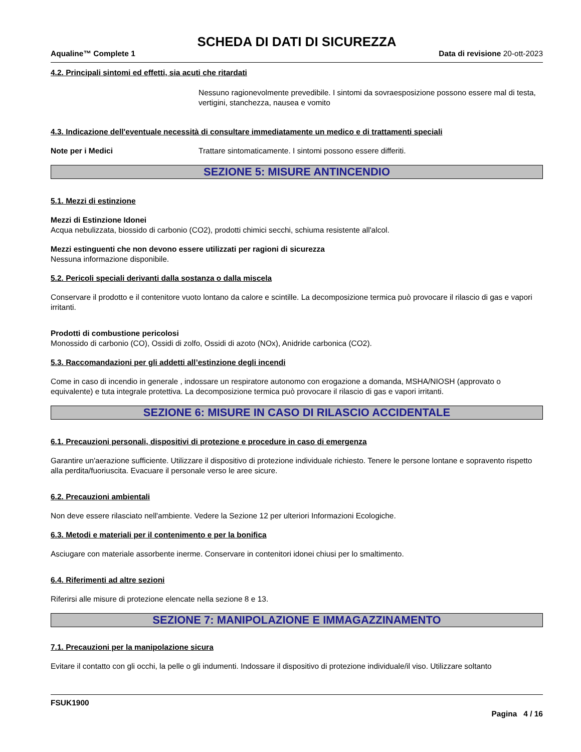SCHEDA DI DATI DI SICUREZZA
Aqualine™ Complete 1 Data di revisione 20-ott-2023
4.2. Principali sintomi ed effetti, sia acuti che ritardati
Nessuno ragionevolmente prevedibile. I sintomi da sovraesposizione possono essere mal di testa, vertigini, stanchezza, nausea e vomito
4.3. Indicazione dell'eventuale necessità di consultare immediatamente un medico e di trattamenti speciali
Note per i Medici Trattare sintomaticamente. I sintomi possono essere differiti.
SEZIONE 5: MISURE ANTINCENDIO
5.1. Mezzi di estinzione
Mezzi di Estinzione Idonei
Acqua nebulizzata, biossido di carbonio (CO2), prodotti chimici secchi, schiuma resistente all'alcol.
Mezzi estinguenti che non devono essere utilizzati per ragioni di sicurezza
Nessuna informazione disponibile.
5.2. Pericoli speciali derivanti dalla sostanza o dalla miscela
Conservare il prodotto e il contenitore vuoto lontano da calore e scintille. La decomposizione termica può provocare il rilascio di gas e vapori irritanti.
Prodotti di combustione pericolosi
Monossido di carbonio (CO), Ossidi di zolfo, Ossidi di azoto (NOx), Anidride carbonica (CO2).
5.3. Raccomandazioni per gli addetti all’estinzione degli incendi
Come in caso di incendio in generale , indossare un respiratore autonomo con erogazione a domanda, MSHA/NIOSH (approvato o equivalente) e tuta integrale protettiva. La decomposizione termica può provocare il rilascio di gas e vapori irritanti.
SEZIONE 6: MISURE IN CASO DI RILASCIO ACCIDENTALE
6.1. Precauzioni personali, dispositivi di protezione e procedure in caso di emergenza
Garantire un'aerazione sufficiente. Utilizzare il dispositivo di protezione individuale richiesto. Tenere le persone lontane e sopravento rispetto alla perdita/fuoriuscita. Evacuare il personale verso le aree sicure.
6.2. Precauzioni ambientali
Non deve essere rilasciato nell'ambiente. Vedere la Sezione 12 per ulteriori Informazioni Ecologiche.
6.3. Metodi e materiali per il contenimento e per la bonifica
Asciugare con materiale assorbente inerme. Conservare in contenitori idonei chiusi per lo smaltimento.
6.4. Riferimenti ad altre sezioni
Riferirsi alle misure di protezione elencate nella sezione 8 e 13.
SEZIONE 7: MANIPOLAZIONE E IMMAGAZZINAMENTO
7.1. Precauzioni per la manipolazione sicura
Evitare il contatto con gli occhi, la pelle o gli indumenti. Indossare il dispositivo di protezione individuale/il viso. Utilizzare soltanto
FSUK1900
Pagina 4 / 16